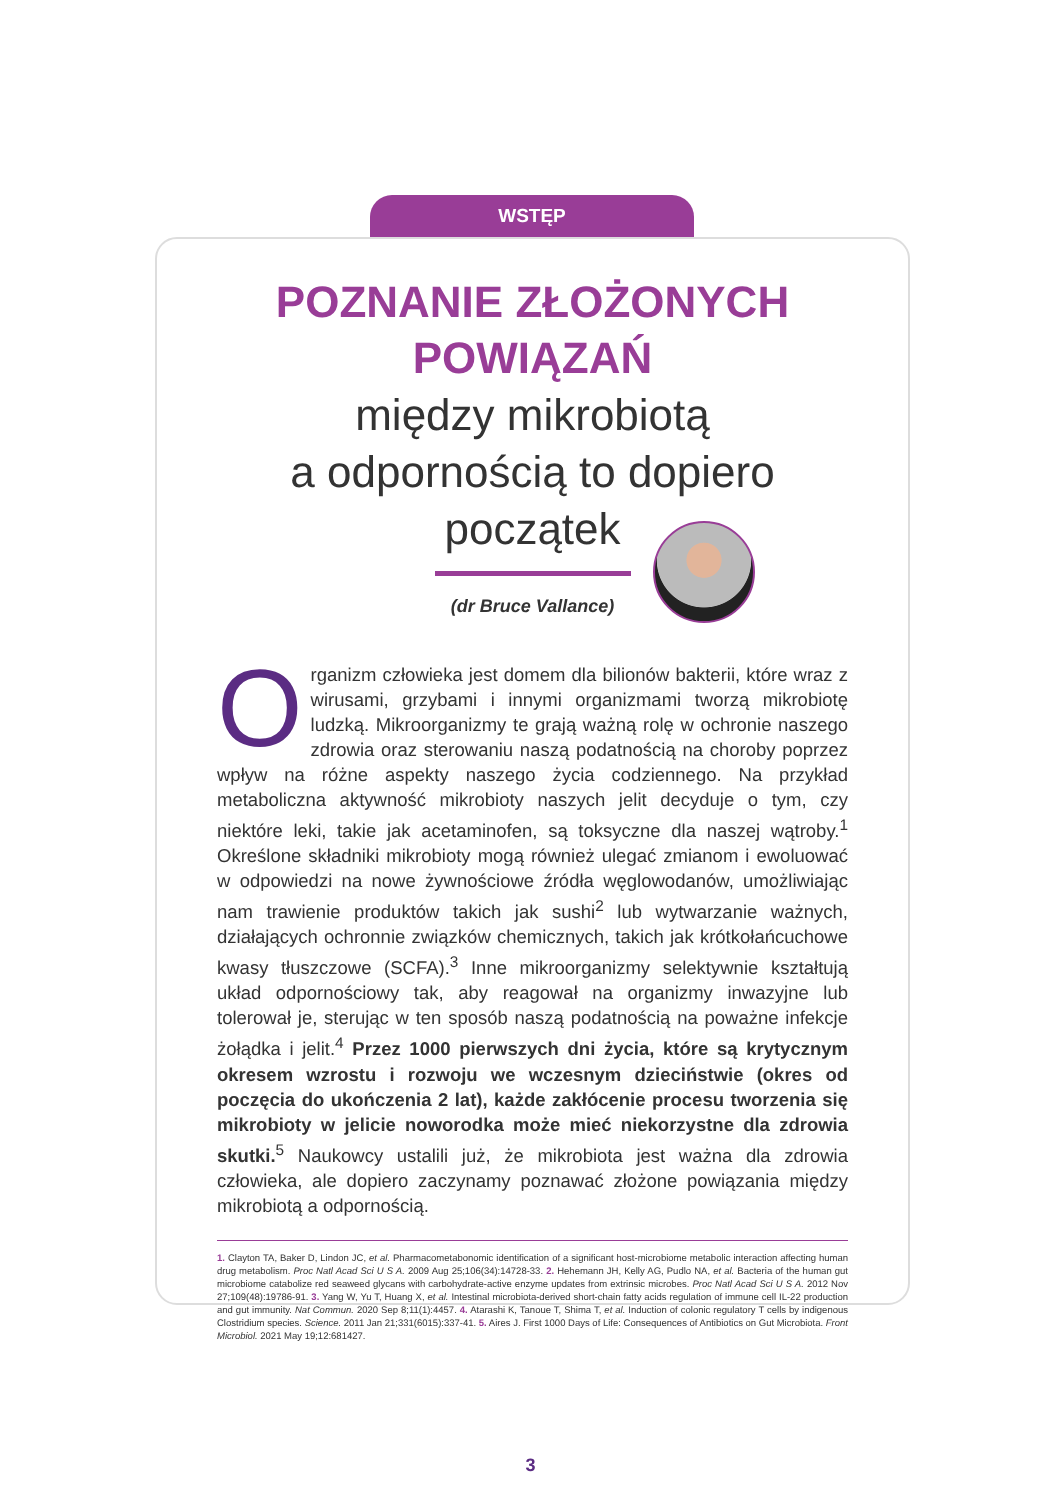WSTĘP
POZNANIE ZŁOŻONYCH
POWIĄZAŃ
między mikrobiotą
a odpornością to dopiero
początek
(dr Bruce Vallance)
Organizm człowieka jest domem dla bilionów bakterii, które wraz z wirusami, grzybami i innymi organizmami tworzą mikrobiotę ludzką. Mikroorganizmy te grają ważną rolę w ochronie naszego zdrowia oraz sterowaniu naszą podatnością na choroby poprzez wpływ na różne aspekty naszego życia codziennego. Na przykład metaboliczna aktywność mikrobioty naszych jelit decyduje o tym, czy niektóre leki, takie jak acetaminofen, są toksyczne dla naszej wątroby.<sup>1</sup> Określone składniki mikrobioty mogą również ulegać zmianom i ewoluować w odpowiedzi na nowe żywnościowe źródła węglowodanów, umożliwiając nam trawienie produktów takich jak sushi<sup>2</sup> lub wytwarzanie ważnych, działających ochronnie związków chemicznych, takich jak krótkołańcuchowe kwasy tłuszczowe (SCFA).<sup>3</sup> Inne mikroorganizmy selektywnie kształtują układ odpornościowy tak, aby reagował na organizmy inwazyjne lub tolerował je, sterując w ten sposób naszą podatnością na poważne infekcje żołądka i jelit.<sup>4</sup> Przez 1000 pierwszych dni życia, które są krytycznym okresem wzrostu i rozwoju we wczesnym dzieciństwie (okres od poczęcia do ukończenia 2 lat), każde zakłócenie procesu tworzenia się mikrobioty w jelicie noworodka może mieć niekorzystne dla zdrowia skutki.<sup>5</sup> Naukowcy ustalili już, że mikrobiota jest ważna dla zdrowia człowieka, ale dopiero zaczynamy poznawać złożone powiązania między mikrobiotą a odpornością.
1. Clayton TA, Baker D, Lindon JC, et al. Pharmacometabonomic identification of a significant host-microbiome metabolic interaction affecting human drug metabolism. Proc Natl Acad Sci U S A. 2009 Aug 25;106(34):14728-33. 2. Hehemann JH, Kelly AG, Pudlo NA, et al. Bacteria of the human gut microbiome catabolize red seaweed glycans with carbohydrate-active enzyme updates from extrinsic microbes. Proc Natl Acad Sci U S A. 2012 Nov 27;109(48):19786-91. 3. Yang W, Yu T, Huang X, et al. Intestinal microbiota-derived short-chain fatty acids regulation of immune cell IL-22 production and gut immunity. Nat Commun. 2020 Sep 8;11(1):4457. 4. Atarashi K, Tanoue T, Shima T, et al. Induction of colonic regulatory T cells by indigenous Clostridium species. Science. 2011 Jan 21;331(6015):337-41. 5. Aires J. First 1000 Days of Life: Consequences of Antibiotics on Gut Microbiota. Front Microbiol. 2021 May 19;12:681427.
3